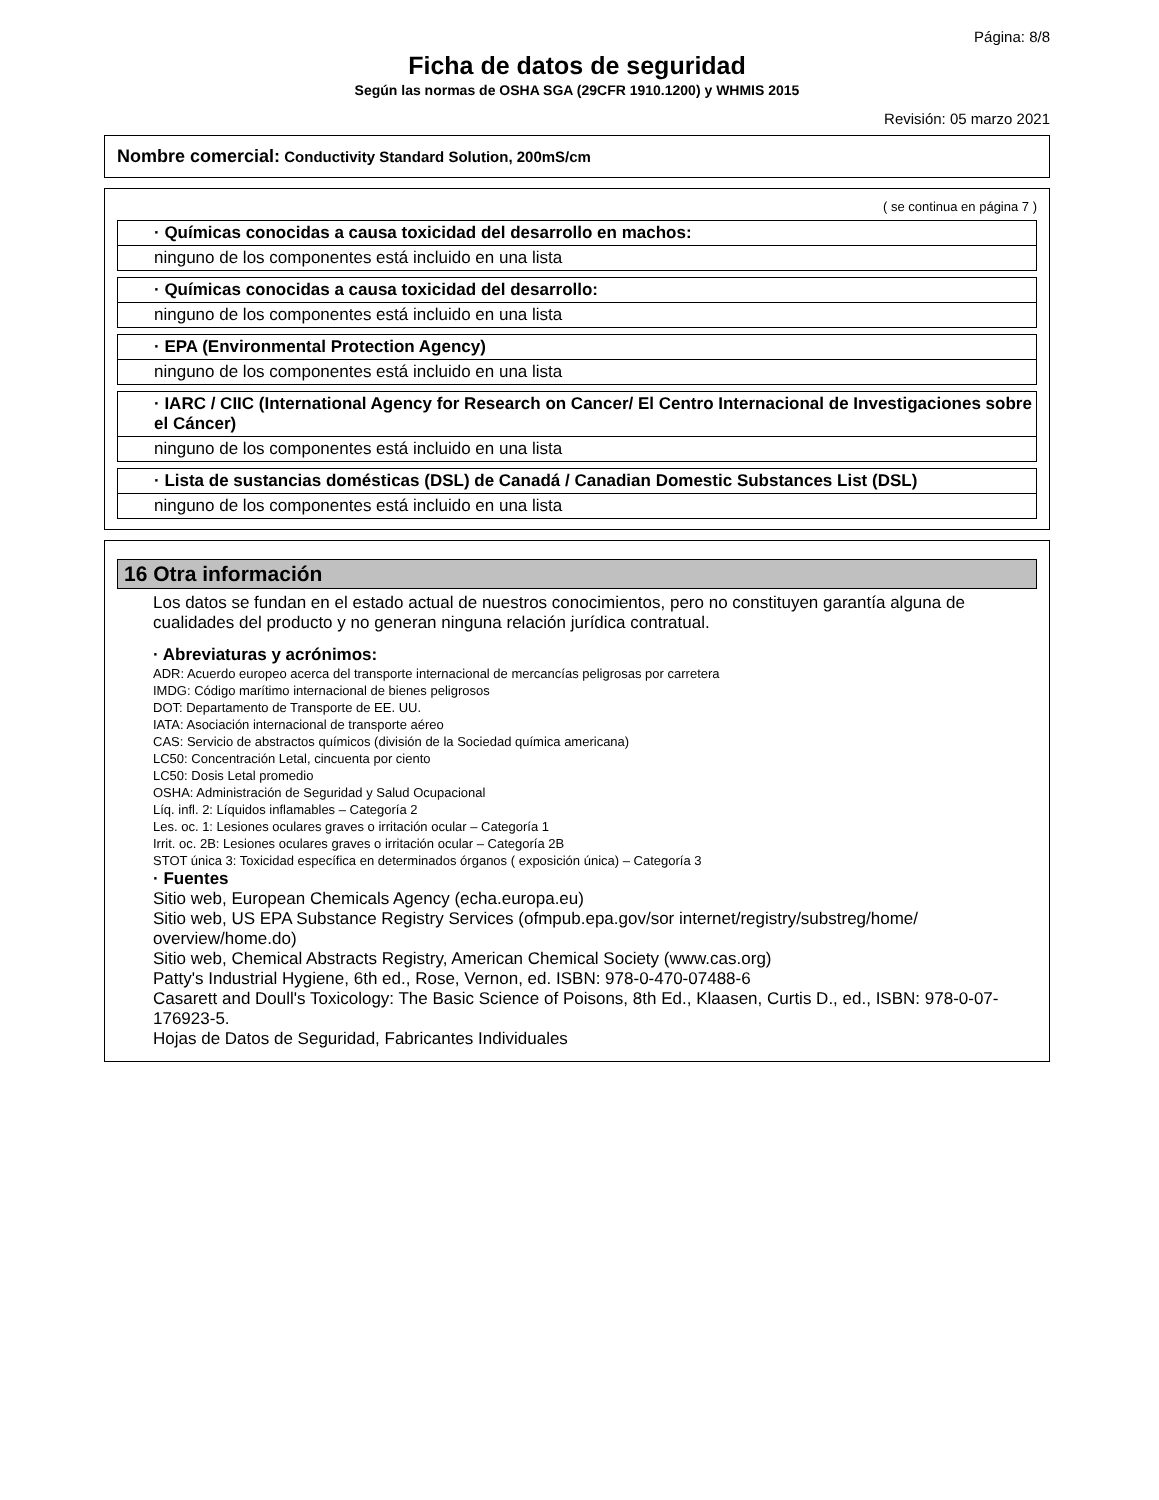Página: 8/8
Ficha de datos de seguridad
Según las normas de OSHA SGA (29CFR 1910.1200) y WHMIS 2015
Revisión: 05 marzo 2021
Nombre comercial: Conductivity Standard Solution, 200mS/cm
( se continua en página 7 )
· Químicas conocidas a causa toxicidad del desarrollo en machos:
ninguno de los componentes está incluido en una lista
· Químicas conocidas a causa toxicidad del desarrollo:
ninguno de los componentes está incluido en una lista
· EPA (Environmental Protection Agency)
ninguno de los componentes está incluido en una lista
· IARC / CIIC (International Agency for Research on Cancer/ El Centro Internacional de Investigaciones sobre el Cáncer)
ninguno de los componentes está incluido en una lista
· Lista de sustancias domésticas (DSL) de Canadá / Canadian Domestic Substances List (DSL)
ninguno de los componentes está incluido en una lista
16 Otra información
Los datos se fundan en el estado actual de nuestros conocimientos, pero no constituyen garantía alguna de cualidades del producto y no generan ninguna relación jurídica contratual.
· Abreviaturas y acrónimos:
ADR: Acuerdo europeo acerca del transporte internacional de mercancías peligrosas por carretera
IMDG: Código marítimo internacional de bienes peligrosos
DOT: Departamento de Transporte de EE. UU.
IATA: Asociación internacional de transporte aéreo
CAS: Servicio de abstractos químicos (división de la Sociedad química americana)
LC50: Concentración Letal, cincuenta por ciento
LC50: Dosis Letal promedio
OSHA: Administración de Seguridad y Salud Ocupacional
Líq. infl. 2: Líquidos inflamables – Categoría 2
Les. oc. 1: Lesiones oculares graves o irritación ocular – Categoría 1
Irrit. oc. 2B: Lesiones oculares graves o irritación ocular – Categoría 2B
STOT única 3: Toxicidad específica en determinados órganos ( exposición única) – Categoría 3
· Fuentes
Sitio web, European Chemicals Agency (echa.europa.eu)
Sitio web, US EPA Substance Registry Services (ofmpub.epa.gov/sor internet/registry/substreg/home/ overview/home.do)
Sitio web, Chemical Abstracts Registry, American Chemical Society (www.cas.org)
Patty's Industrial Hygiene, 6th ed., Rose, Vernon, ed. ISBN: 978-0-470-07488-6
Casarett and Doull's Toxicology: The Basic Science of Poisons, 8th Ed., Klaasen, Curtis D., ed., ISBN: 978-0-07-176923-5.
Hojas de Datos de Seguridad, Fabricantes Individuales